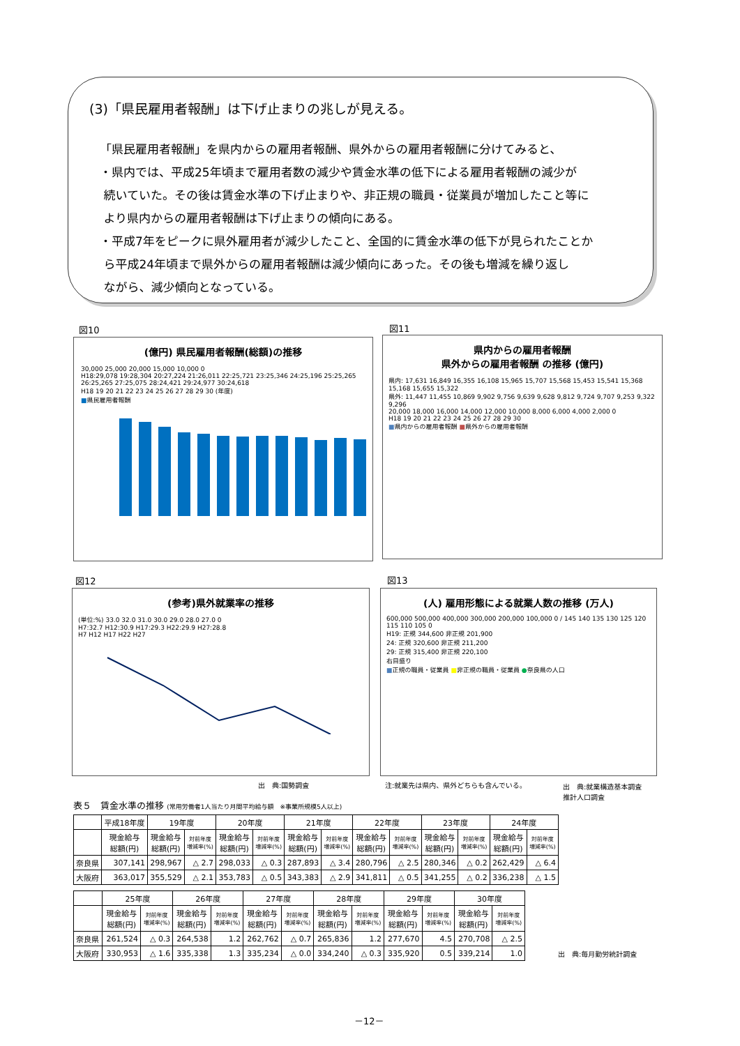(3)「県民雇用者報酬」は下げ止まりの兆しが見える。
「県民雇用者報酬」を県内からの雇用者報酬、県外からの雇用者報酬に分けてみると、
・県内では、平成25年頃まで雇用者数の減少や賃金水準の低下による雇用者報酬の減少が
続いていた。その後は賃金水準の下げ止まりや、非正規の職員・従業員が増加したこと等に
より県内からの雇用者報酬は下げ止まりの傾向にある。
・平成7年をピークに県外雇用者が減少したこと、全国的に賃金水準の低下が見られたことか
ら平成24年頃まで県外からの雇用者報酬は減少傾向にあった。その後も増減を繰り返し
ながら、減少傾向となっている。
図10
(億円) 県民雇用者報酬(総額)の推移
30,000 25,000 20,000 15,000 10,000 0
H18:29,078 19:28,304 20:27,224 21:26,011 22:25,721 23:25,346 24:25,196 25:25,265 26:25,265 27:25,075 28:24,421 29:24,977 30:24,618
H18 19 20 21 22 23 24 25 26 27 28 29 30 (年度)
■県民雇用者報酬
図11
県内からの雇用者報酬
県外からの雇用者報酬 の推移 (億円)
県内: 17,631 16,849 16,355 16,108 15,965 15,707 15,568 15,453 15,541 15,368 15,168 15,655 15,322
県外: 11,447 11,455 10,869 9,902 9,756 9,639 9,628 9,812 9,724 9,707 9,253 9,322 9,296
20,000 18,000 16,000 14,000 12,000 10,000 8,000 6,000 4,000 2,000 0
H18 19 20 21 22 23 24 25 26 27 28 29 30
■県内からの雇用者報酬 ■県外からの雇用者報酬
図12
(参考)県外就業率の推移
(単位:%) 33.0 32.0 31.0 30.0 29.0 28.0 27.0 0
H7:32.7 H12:30.9 H17:29.3 H22:29.9 H27:28.8
H7 H12 H17 H22 H27
出　典:国勢調査
図13
(人) 雇用形態による就業人数の推移 (万人)
600,000 500,000 400,000 300,000 200,000 100,000 0 / 145 140 135 130 125 120 115 110 105 0
H19: 正規 344,600 非正規 201,900
24: 正規 320,600 非正規 211,200
29: 正規 315,400 非正規 220,100
右目盛り
■正規の職員・従業員 ■非正規の職員・従業員 ●奈良県の人口
注:就業先は県内、県外どちらも含んでいる。
出　典:就業構造基本調査
推計人口調査
表５　賃金水準の推移 (常用労働者1人当たり月間平均給与額　※事業所規模5人以上)
| | 平成18年度 | 19年度 | | 20年度 | | 21年度 | | 22年度 | | 23年度 | | 24年度 | |
| --- | --- | --- | --- | --- | --- | --- | --- | --- | --- | --- | --- | --- | --- |
| | 現金給与 総額(円) | 現金給与 総額(円) | 対前年度 増減率(%) | 現金給与 総額(円) | 対前年度 増減率(%) | 現金給与 総額(円) | 対前年度 増減率(%) | 現金給与 総額(円) | 対前年度 増減率(%) | 現金給与 総額(円) | 対前年度 増減率(%) | 現金給与 総額(円) | 対前年度 増減率(%) |
| 奈良県 | 307,141 | 298,967 | △ 2.7 | 298,033 | △ 0.3 | 287,893 | △ 3.4 | 280,796 | △ 2.5 | 280,346 | △ 0.2 | 262,429 | △ 6.4 |
| 大阪府 | 363,017 | 355,529 | △ 2.1 | 353,783 | △ 0.5 | 343,383 | △ 2.9 | 341,811 | △ 0.5 | 341,255 | △ 0.2 | 336,238 | △ 1.5 |
| | 25年度 | | 26年度 | | 27年度 | | 28年度 | | 29年度 | | 30年度 | |
| --- | --- | --- | --- | --- | --- | --- | --- | --- | --- | --- | --- | --- |
| | 現金給与 総額(円) | 対前年度 増減率(%) | 現金給与 総額(円) | 対前年度 増減率(%) | 現金給与 総額(円) | 対前年度 増減率(%) | 現金給与 総額(円) | 対前年度 増減率(%) | 現金給与 総額(円) | 対前年度 増減率(%) | 現金給与 総額(円) | 対前年度 増減率(%) |
| 奈良県 | 261,524 | △ 0.3 | 264,538 | 1.2 | 262,762 | △ 0.7 | 265,836 | 1.2 | 277,670 | 4.5 | 270,708 | △ 2.5 |
| 大阪府 | 330,953 | △ 1.6 | 335,338 | 1.3 | 335,234 | △ 0.0 | 334,240 | △ 0.3 | 335,920 | 0.5 | 339,214 | 1.0 |
出　典:毎月勤労統計調査
－12－